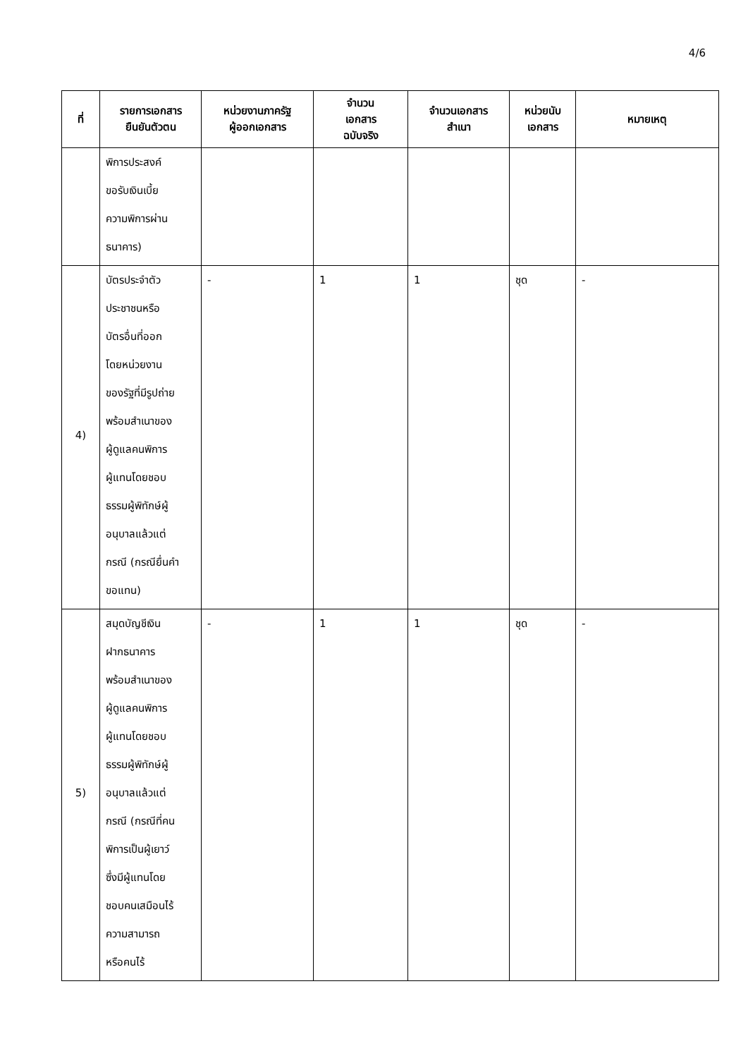4/6
| ที่ | รายการเอกสาร ยืนยันตัวตน | หน่วยงานภาครัฐ ผู้ออกเอกสาร | จำนวน เอกสาร ฉบับจริง | จำนวนเอกสาร สำเนา | หน่วยนับ เอกสาร | หมายเหตุ |
| --- | --- | --- | --- | --- | --- | --- |
| | พิการประสงค์ ขอรับเงินเบี้ย ความพิการผ่าน ธนาคาร) | | | | | |
| 4) | บัตรประจำตัว ประชาชนหรือ บัตรอื่นที่ออก โดยหน่วยงาน ของรัฐที่มีรูปถ่าย พร้อมสำเนาของ ผู้ดูแลคนพิการ ผู้แทนโดยชอบ ธรรมผู้พิทักษ์ผู้ อนุบาลแล้วแต่ กรณี (กรณียื่นคำ ขอแทน) | - | 1 | 1 | ชุด | - |
| 5) | สมุดบัญชีเงิน ฝากธนาคาร พร้อมสำเนาของ ผู้ดูแลคนพิการ ผู้แทนโดยชอบ ธรรมผู้พิทักษ์ผู้ อนุบาลแล้วแต่ กรณี (กรณีที่คน พิการเป็นผู้เยาว์ ซึ่งมีผู้แทนโดย ชอบคนเสมือนไร้ ความสามารถ หรือคนไร้ | - | 1 | 1 | ชุด | - |